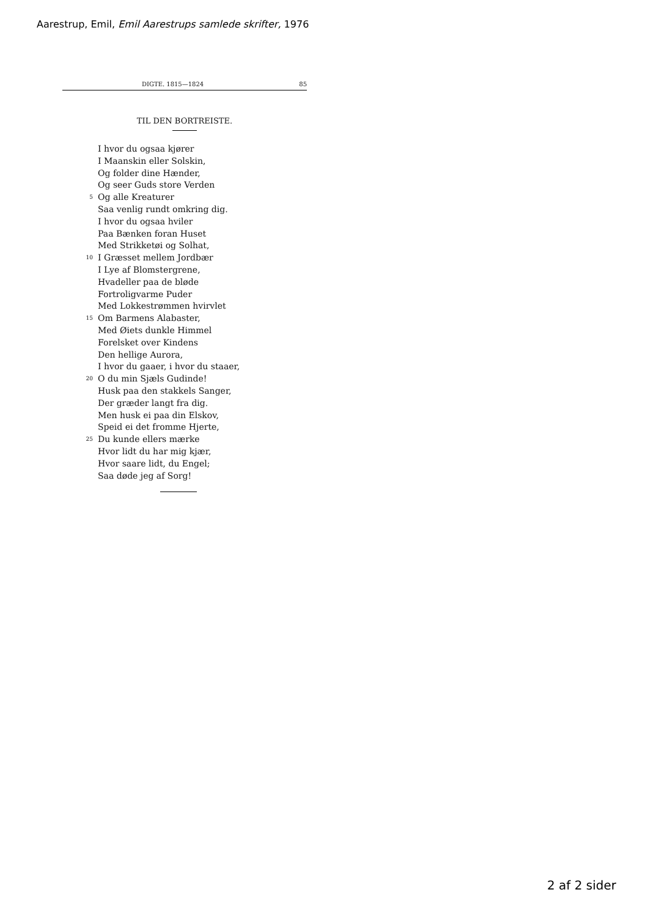Aarestrup, Emil, Emil Aarestrups samlede skrifter, 1976
DIGTE. 1815—1824 85
TIL DEN BORTREISTE.
I hvor du ogsaa kjører
I Maanskin eller Solskin,
Og folder dine Hænder,
Og seer Guds store Verden
5 Og alle Kreaturer
Saa venlig rundt omkring dig.
I hvor du ogsaa hviler
Paa Bænken foran Huset
Med Strikketøi og Solhat,
10 I Græsset mellem Jordbær
I Lye af Blomstergrene,
Hvadeller paa de bløde
Fortroligvarme Puder
Med Lokkestrømmen hvirvlet
15 Om Barmens Alabaster,
Med Øiets dunkle Himmel
Forelsket over Kindens
Den hellige Aurora,
I hvor du gaaer, i hvor du staaer,
20 O du min Sjæls Gudinde!
Husk paa den stakkels Sanger,
Der græder langt fra dig.
Men husk ei paa din Elskov,
Speid ei det fromme Hjerte,
25 Du kunde ellers mærke
Hvor lidt du har mig kjær,
Hvor saare lidt, du Engel;
Saa døde jeg af Sorg!
2 af 2 sider